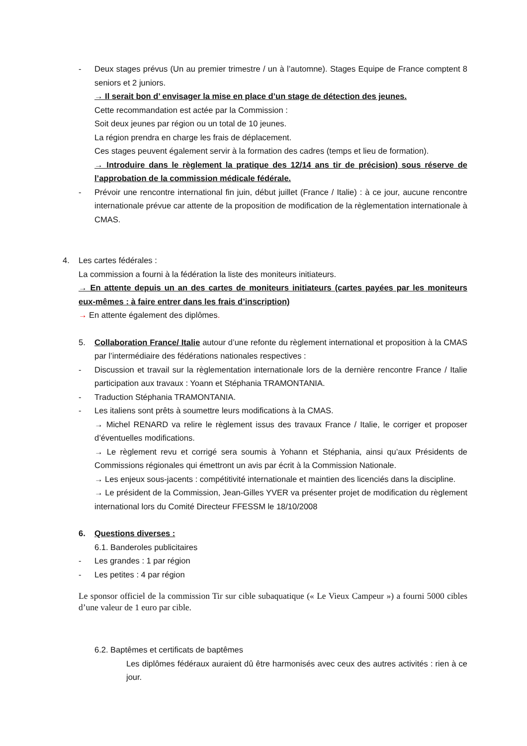- Deux stages prévus (Un au premier trimestre / un à l’automne). Stages Equipe de France comptent 8 seniors et 2 juniors.
→ Il serait bon d’ envisager la mise en place d’un stage de détection des jeunes.
Cette recommandation est actée par la Commission :
Soit deux jeunes par région ou un total de 10 jeunes.
La région prendra en charge les frais de déplacement.
Ces stages peuvent également servir à la formation des cadres (temps et lieu de formation).
→ Introduire dans le règlement la pratique des 12/14 ans tir de précision) sous réserve de l’approbation de la commission médicale fédérale.
- Prévoir une rencontre international fin juin, début juillet (France / Italie) : à ce jour, aucune rencontre internationale prévue car attente de la proposition de modification de la règlementation internationale à CMAS.
4. Les cartes fédérales :
La commission a fourni à la fédération la liste des moniteurs initiateurs.
→ En attente depuis un an des cartes de moniteurs initiateurs (cartes payées par les moniteurs eux-mêmes : à faire entrer dans les frais d’inscription)
→ En attente également des diplômes.
5. Collaboration France/ Italie autour d’une refonte du règlement international et proposition à la CMAS par l’intermédiaire des fédérations nationales respectives :
- Discussion et travail sur la règlementation internationale lors de la dernière rencontre France / Italie participation aux travaux : Yoann et Stéphania TRAMONTANIA.
- Traduction Stéphania TRAMONTANIA.
- Les italiens sont prêts à soumettre leurs modifications à la CMAS.
→ Michel RENARD va relire le règlement issus des travaux France / Italie, le corriger et proposer d’éventuelles modifications.
→ Le règlement revu et corrigé sera soumis à Yohann et Stéphania, ainsi qu’aux Présidents de Commissions régionales qui émettront un avis par écrit à la Commission Nationale.
→ Les enjeux sous-jacents : compétitivité internationale et maintien des licenciés dans la discipline.
→ Le président de la Commission, Jean-Gilles YVER va présenter projet de modification du règlement international lors du Comité Directeur FFESSM le 18/10/2008
6. Questions diverses :
6.1. Banderoles publicitaires
- Les grandes : 1 par région
- Les petites : 4 par région
Le sponsor officiel de la commission Tir sur cible subaquatique (« Le Vieux Campeur ») a fourni 5000 cibles d’une valeur de 1 euro par cible.
6.2. Baptêmes et certificats de baptêmes
Les diplômes fédéraux auraient dû être harmonisés avec ceux des autres activités : rien à ce jour.